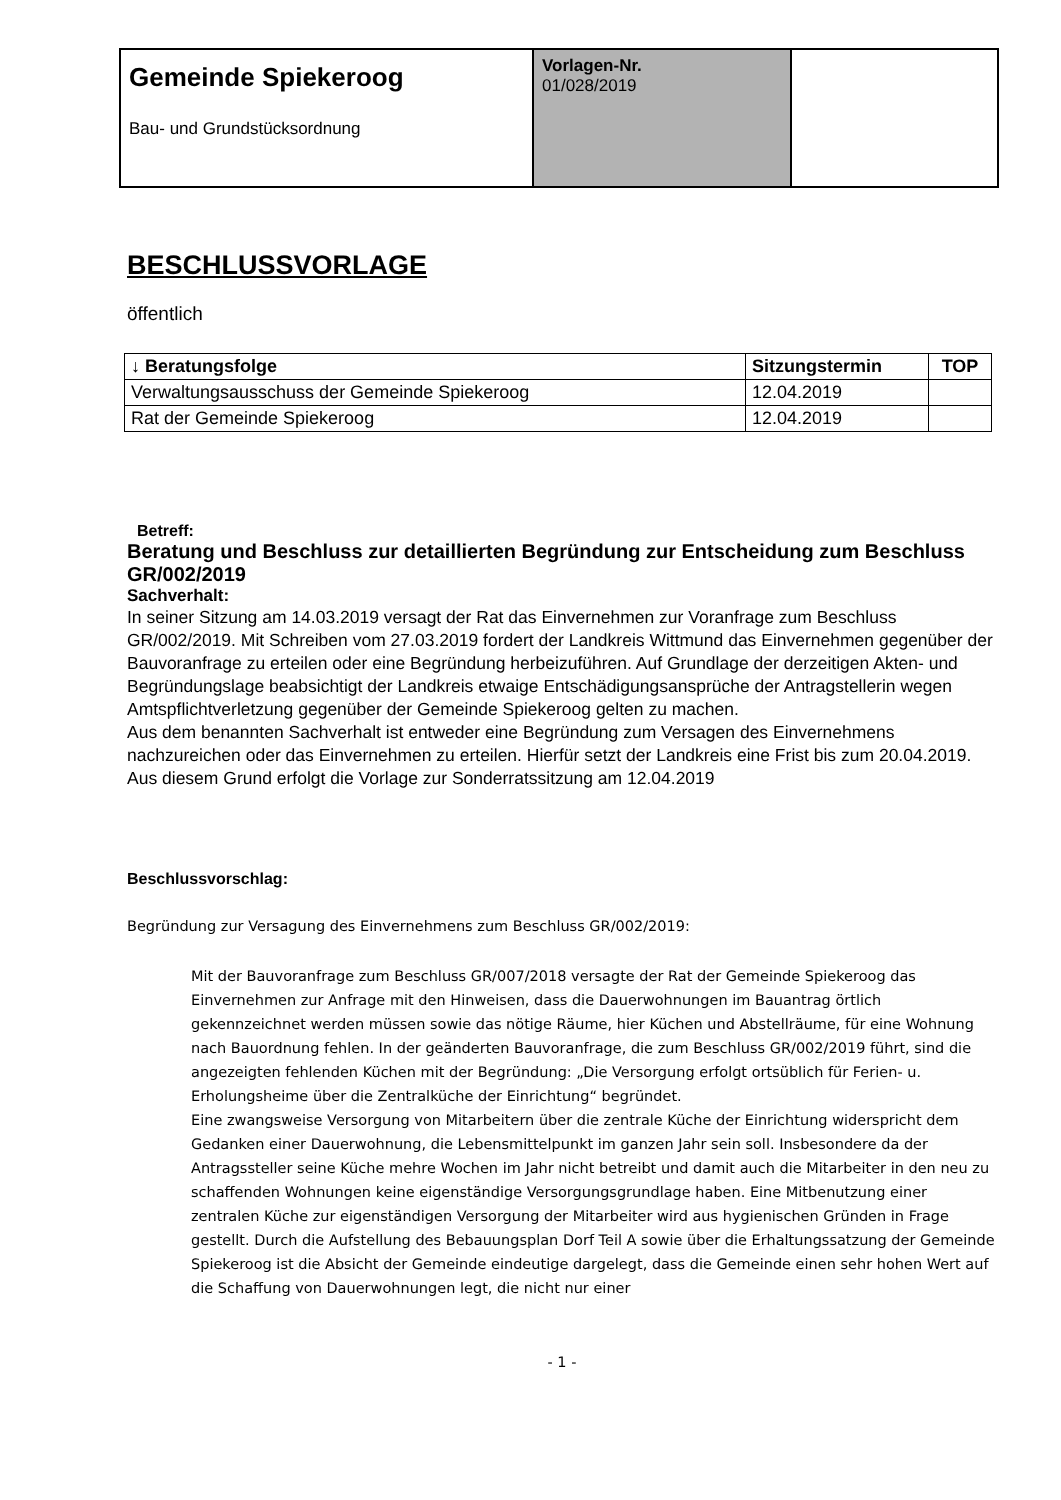| Gemeinde Spiekeroog Bau- und Grundstücksordnung | Vorlagen-Nr. 01/028/2019 | |
BESCHLUSSVORLAGE
öffentlich
| ↓ Beratungsfolge | Sitzungstermin | TOP |
| --- | --- | --- |
| Verwaltungsausschuss der Gemeinde Spiekeroog | 12.04.2019 | |
| Rat der Gemeinde Spiekeroog | 12.04.2019 | |
Betreff:
Beratung und Beschluss zur detaillierten Begründung zur Entscheidung zum Beschluss GR/002/2019
Sachverhalt:
In seiner Sitzung am 14.03.2019 versagt der Rat das Einvernehmen zur Voranfrage zum Beschluss GR/002/2019. Mit Schreiben vom 27.03.2019 fordert der Landkreis Wittmund das Einvernehmen gegenüber der Bauvoranfrage zu erteilen oder eine Begründung herbeizuführen. Auf Grundlage der derzeitigen Akten- und Begründungslage beabsichtigt der Landkreis etwaige Entschädigungsansprüche der Antragstellerin wegen Amtspflichtverletzung gegenüber der Gemeinde Spiekeroog gelten zu machen.
Aus dem benannten Sachverhalt ist entweder eine Begründung zum Versagen des Einvernehmens nachzureichen oder das Einvernehmen zu erteilen. Hierfür setzt der Landkreis eine Frist bis zum 20.04.2019. Aus diesem Grund erfolgt die Vorlage zur Sonderratssitzung am 12.04.2019
Beschlussvorschlag:
Begründung zur Versagung des Einvernehmens zum Beschluss GR/002/2019:
Mit der Bauvoranfrage zum Beschluss GR/007/2018 versagte der Rat der Gemeinde Spiekeroog das Einvernehmen zur Anfrage mit den Hinweisen, dass die Dauerwohnungen im Bauantrag örtlich gekennzeichnet werden müssen sowie das nötige Räume, hier Küchen und Abstellräume, für eine Wohnung nach Bauordnung fehlen. In der geänderten Bauvoranfrage, die zum Beschluss GR/002/2019 führt, sind die angezeigten fehlenden Küchen mit der Begründung: „Die Versorgung erfolgt ortsüblich für Ferien- u. Erholungsheime über die Zentralküche der Einrichtung“ begründet.
Eine zwangsweise Versorgung von Mitarbeitern über die zentrale Küche der Einrichtung widerspricht dem Gedanken einer Dauerwohnung, die Lebensmittelpunkt im ganzen Jahr sein soll. Insbesondere da der Antragssteller seine Küche mehre Wochen im Jahr nicht betreibt und damit auch die Mitarbeiter in den neu zu schaffenden Wohnungen keine eigenständige Versorgungsgrundlage haben. Eine Mitbenutzung einer zentralen Küche zur eigenständigen Versorgung der Mitarbeiter wird aus hygienischen Gründen in Frage gestellt. Durch die Aufstellung des Bebauungsplan Dorf Teil A sowie über die Erhaltungssatzung der Gemeinde Spiekeroog ist die Absicht der Gemeinde eindeutige dargelegt, dass die Gemeinde einen sehr hohen Wert auf die Schaffung von Dauerwohnungen legt, die nicht nur einer
- 1 -